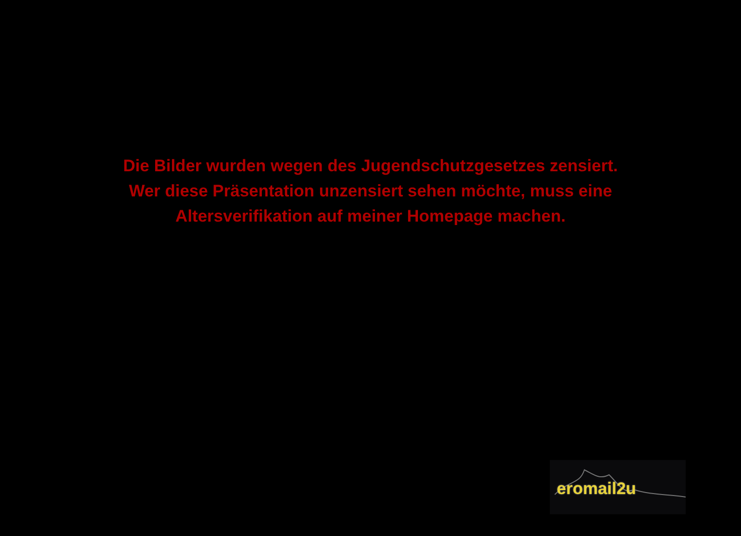Die Bilder wurden wegen des Jugendschutzgesetzes zensiert.
Wer diese Präsentation unzensiert sehen möchte, muss eine
Altersverifikation auf meiner Homepage machen.
eromail2u